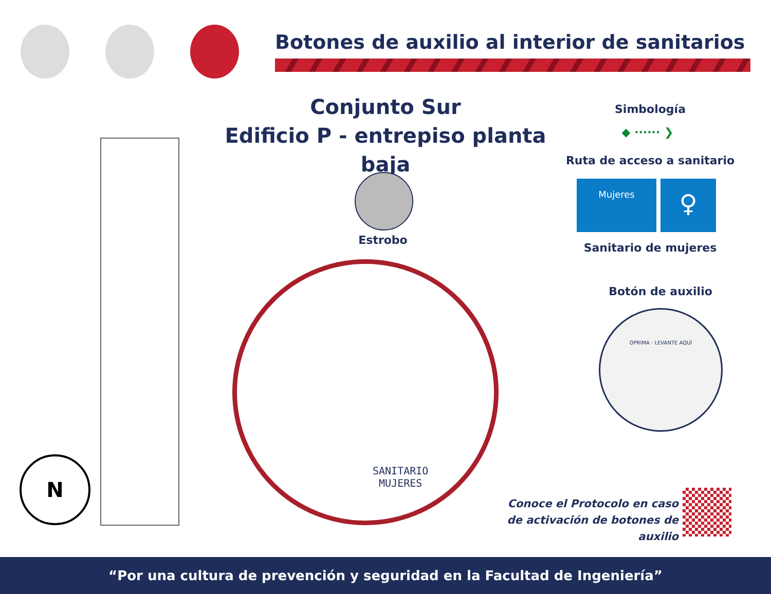Botones de auxilio al interior de sanitarios
Conjunto Sur
Edificio P - entrepiso planta baja
Estrobo
SANITARIO
MUJERES
Simbología
◆ ······ ❯
Ruta de acceso a sanitario
Mujeres
♀
Sanitario de mujeres
Botón de auxilio
OPRIMA · LEVANTE AQUÍ
Conoce el Protocolo en caso
de activación de botones de auxilio
N
“Por una cultura de prevención y seguridad en la Facultad de Ingeniería”